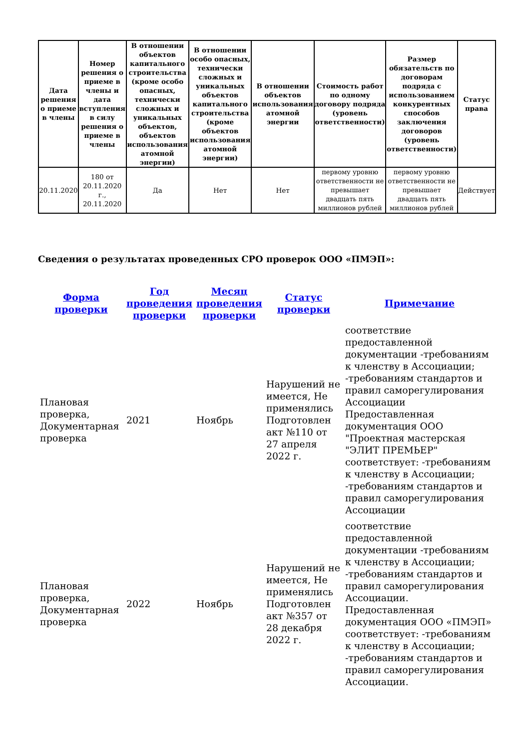| Дата решения о приеме в члены | Номер решения о приеме в члены и дата вступления в силу решения о приеме в члены | В отношении объектов капитального строительства (кроме особо опасных, технически сложных и уникальных объектов, объектов использования атомной энергии) | В отношении особо опасных, технически сложных и уникальных объектов капитального строительства (кроме объектов использования атомной энергии) | В отношении объектов использования атомной энергии | Стоимость работ по одному договору подряда (уровень ответственности) | Размер обязательств по договорам подряда с использованием конкурентных способов заключения договоров (уровень ответственности) | Статус права |
| --- | --- | --- | --- | --- | --- | --- | --- |
| 20.11.2020 | 180 от 20.11.2020 г., 20.11.2020 | Да | Нет | Нет | первому уровню ответственности не превышает двадцать пять миллионов рублей | первому уровню ответственности не превышает двадцать пять миллионов рублей | Действует |
Сведения о результатах проведенных СРО проверок ООО «ПМЭП»:
| Форма проверки | Год проведения проверки | Месяц проведения проверки | Статус проверки | Примечание |
| --- | --- | --- | --- | --- |
| Плановая проверка, Документарная проверка | 2021 | Ноябрь | Нарушений не имеется, Не применялись Подготовлен акт №110 от 27 апреля 2022 г. | соответствие предоставленной документации -требованиям к членству в Ассоциации; -требованиям стандартов и правил саморегулирования Ассоциации Предоставленная документация ООО "Проектная мастерская "ЭЛИТ ПРЕМЬЕР" соответствует: -требованиям к членству в Ассоциации; -требованиям стандартов и правил саморегулирования Ассоциации |
| Плановая проверка, Документарная проверка | 2022 | Ноябрь | Нарушений не имеется, Не применялись Подготовлен акт №357 от 28 декабря 2022 г. | соответствие предоставленной документации -требованиям к членству в Ассоциации; -требованиям стандартов и правил саморегулирования Ассоциации. Предоставленная документация ООО «ПМЭП» соответствует: -требованиям к членству в Ассоциации; -требованиям стандартов и правил саморегулирования Ассоциации. |